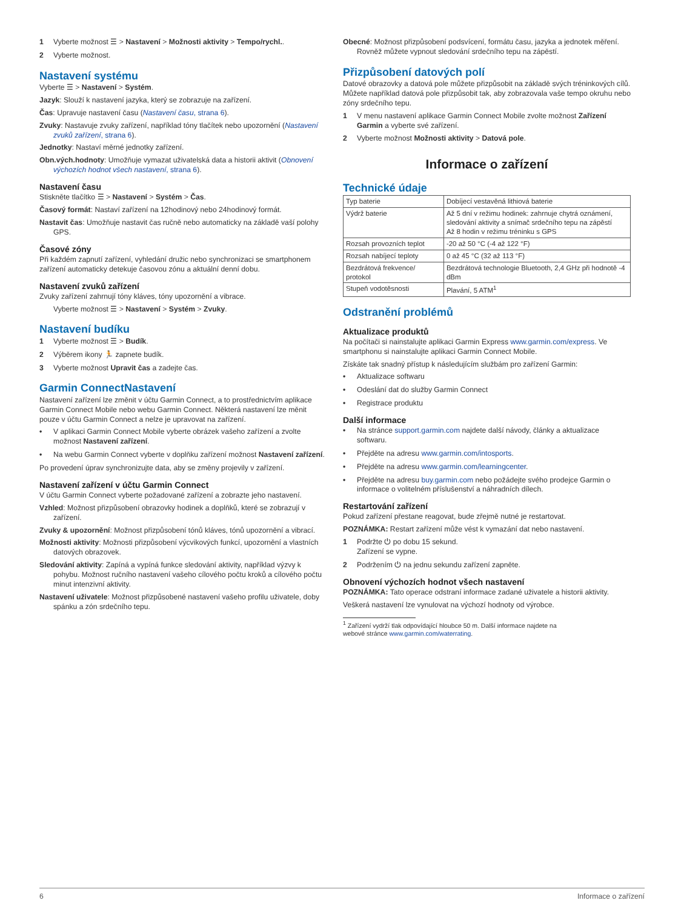1 Vyberte možnost ☰ > Nastavení > Možnosti aktivity > Tempo/rychl..
2 Vyberte možnost.
Nastavení systému
Vyberte ☰ > Nastavení > Systém.
Jazyk: Slouží k nastavení jazyka, který se zobrazuje na zařízení.
Čas: Upravuje nastavení času (Nastavení času, strana 6).
Zvuky: Nastavuje zvuky zařízení, například tóny tlačítek nebo upozornění (Nastavení zvuků zařízení, strana 6).
Jednotky: Nastaví měrné jednotky zařízení.
Obn.vých.hodnoty: Umožňuje vymazat uživatelská data a historii aktivit (Obnovení výchozích hodnot všech nastavení, strana 6).
Nastavení času
Stiskněte tlačítko ☰ > Nastavení > Systém > Čas.
Časový formát: Nastaví zařízení na 12hodinový nebo 24hodinový formát.
Nastavit čas: Umožňuje nastavit čas ručně nebo automaticky na základě vaší polohy GPS.
Časové zóny
Při každém zapnutí zařízení, vyhledání družic nebo synchronizaci se smartphonem zařízení automaticky detekuje časovou zónu a aktuální denní dobu.
Nastavení zvuků zařízení
Zvuky zařízení zahrnují tóny kláves, tóny upozornění a vibrace.
Vyberte možnost ☰ > Nastavení > Systém > Zvuky.
Nastavení budíku
1 Vyberte možnost ☰ > Budík.
2 Výběrem ikony 🏃 zapnete budík.
3 Vyberte možnost Upravit čas a zadejte čas.
Garmin ConnectNastavení
Nastavení zařízení lze změnit v účtu Garmin Connect, a to prostřednictvím aplikace Garmin Connect Mobile nebo webu Garmin Connect. Některá nastavení lze měnit pouze v účtu Garmin Connect a nelze je upravovat na zařízení.
• V aplikaci Garmin Connect Mobile vyberte obrázek vašeho zařízení a zvolte možnost Nastavení zařízení.
• Na webu Garmin Connect vyberte v doplňku zařízení možnost Nastavení zařízení.
Po provedení úprav synchronizujte data, aby se změny projevily v zařízení.
Nastavení zařízení v účtu Garmin Connect
V účtu Garmin Connect vyberte požadované zařízení a zobrazte jeho nastavení.
Vzhled: Možnost přizpůsobení obrazovky hodinek a doplňků, které se zobrazují v zařízení.
Zvuky & upozornění: Možnost přizpůsobení tónů kláves, tónů upozornění a vibrací.
Možnosti aktivity: Možnosti přizpůsobení výcvikových funkcí, upozornění a vlastních datových obrazovek.
Sledování aktivity: Zapíná a vypíná funkce sledování aktivity, například výzvy k pohybu. Možnost ručního nastavení vašeho cílového počtu kroků a cílového počtu minut intenzivní aktivity.
Nastavení uživatele: Možnost přizpůsobené nastavení vašeho profilu uživatele, doby spánku a zón srdečního tepu.
Obecné: Možnost přizpůsobení podsvícení, formátu času, jazyka a jednotek měření. Rovněž můžete vypnout sledování srdečního tepu na zápěstí.
Přizpůsobení datových polí
Datové obrazovky a datová pole můžete přizpůsobit na základě svých tréninkových cílů. Můžete například datová pole přizpůsobit tak, aby zobrazovala vaše tempo okruhu nebo zóny srdečního tepu.
1 V menu nastavení aplikace Garmin Connect Mobile zvolte možnost Zařízení Garmin a vyberte své zařízení.
2 Vyberte možnost Možnosti aktivity > Datová pole.
Informace o zařízení
Technické údaje
| Typ baterie | Dobíjecí vestavěná lithiová baterie |
| Výdrž baterie | Až 5 dní v režimu hodinek: zahrnuje chytrá oznámení, sledování aktivity a snímač srdečního tepu na zápěstí Až 8 hodin v režimu tréninku s GPS |
| Rozsah provozních teplot | -20 až 50 °C (-4 až 122 °F) |
| Rozsah nabíjecí teploty | 0 až 45 °C (32 až 113 °F) |
| Bezdrátová frekvence/ protokol | Bezdrátová technologie Bluetooth, 2,4 GHz při hodnotě -4 dBm |
| Stupeň vodotěsnosti | Plavání, 5 ATM<sup>1</sup> |
Odstranění problémů
Aktualizace produktů
Na počítači si nainstalujte aplikaci Garmin Express www.garmin.com/express. Ve smartphonu si nainstalujte aplikaci Garmin Connect Mobile.
Získáte tak snadný přístup k následujícím službám pro zařízení Garmin:
• Aktualizace softwaru
• Odeslání dat do služby Garmin Connect
• Registrace produktu
Další informace
• Na stránce support.garmin.com najdete další návody, články a aktualizace softwaru.
• Přejděte na adresu www.garmin.com/intosports.
• Přejděte na adresu www.garmin.com/learningcenter.
• Přejděte na adresu buy.garmin.com nebo požádejte svého prodejce Garmin o informace o volitelném příslušenství a náhradních dílech.
Restartování zařízení
Pokud zařízení přestane reagovat, bude zřejmě nutné je restartovat.
POZNÁMKA: Restart zařízení může vést k vymazání dat nebo nastavení.
1 Podržte ⏻ po dobu 15 sekund.
Zařízení se vypne.
2 Podržením ⏻ na jednu sekundu zařízení zapněte.
Obnovení výchozích hodnot všech nastavení
POZNÁMKA: Tato operace odstraní informace zadané uživatele a historii aktivity.
Veškerá nastavení lze vynulovat na výchozí hodnoty od výrobce.
<sup>1</sup> Zařízení vydrží tlak odpovídající hloubce 50 m. Další informace najdete na
webové stránce www.garmin.com/waterrating.
6 Informace o zařízení